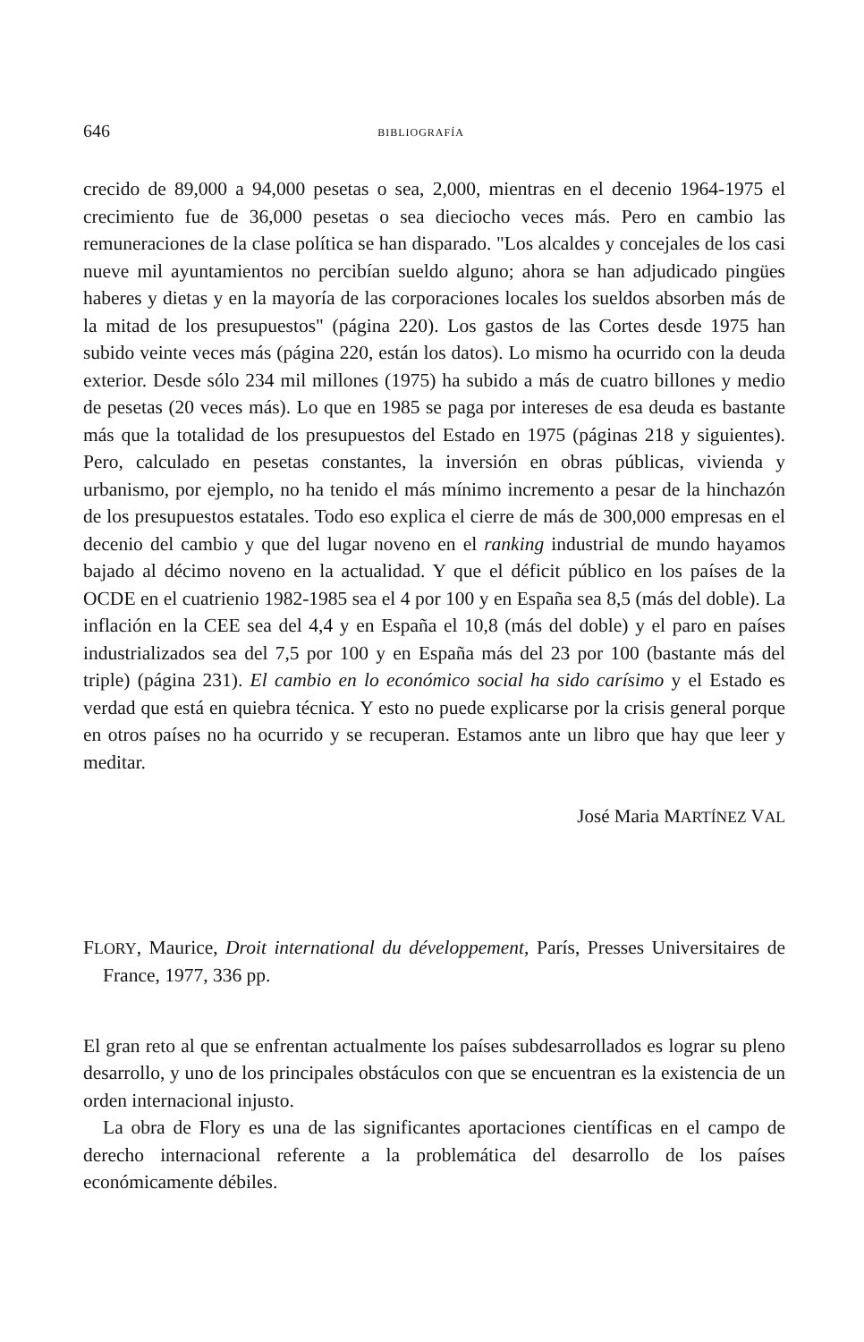646 BIBLIOGRAFÍA
crecido de 89,000 a 94,000 pesetas o sea, 2,000, mientras en el decenio 1964-1975 el crecimiento fue de 36,000 pesetas o sea dieciocho veces más. Pero en cambio las remuneraciones de la clase política se han disparado. "Los alcaldes y concejales de los casi nueve mil ayuntamientos no percibían sueldo alguno; ahora se han adjudicado pingües haberes y dietas y en la mayoría de las corporaciones locales los sueldos absorben más de la mitad de los presupuestos" (página 220). Los gastos de las Cortes desde 1975 han subido veinte veces más (página 220, están los datos). Lo mismo ha ocurrido con la deuda exterior. Desde sólo 234 mil millones (1975) ha subido a más de cuatro billones y medio de pesetas (20 veces más). Lo que en 1985 se paga por intereses de esa deuda es bastante más que la totalidad de los presupuestos del Estado en 1975 (páginas 218 y siguientes). Pero, calculado en pesetas constantes, la inversión en obras públicas, vivienda y urbanismo, por ejemplo, no ha tenido el más mínimo incremento a pesar de la hinchazón de los presupuestos estatales. Todo eso explica el cierre de más de 300,000 empresas en el decenio del cambio y que del lugar noveno en el ranking industrial de mundo hayamos bajado al décimo noveno en la actualidad. Y que el déficit público en los países de la OCDE en el cuatrienio 1982-1985 sea el 4 por 100 y en España sea 8,5 (más del doble). La inflación en la CEE sea del 4,4 y en España el 10,8 (más del doble) y el paro en países industrializados sea del 7,5 por 100 y en España más del 23 por 100 (bastante más del triple) (página 231). El cambio en lo económico social ha sido carísimo y el Estado es verdad que está en quiebra técnica. Y esto no puede explicarse por la crisis general porque en otros países no ha ocurrido y se recuperan. Estamos ante un libro que hay que leer y meditar.
José Maria MARTÍNEZ VAL
FLORY, Maurice, Droit international du développement, París, Presses Universitaires de France, 1977, 336 pp.
El gran reto al que se enfrentan actualmente los países subdesarrollados es lograr su pleno desarrollo, y uno de los principales obstáculos con que se encuentran es la existencia de un orden internacional injusto.
La obra de Flory es una de las significantes aportaciones científicas en el campo de derecho internacional referente a la problemática del desarrollo de los países económicamente débiles.